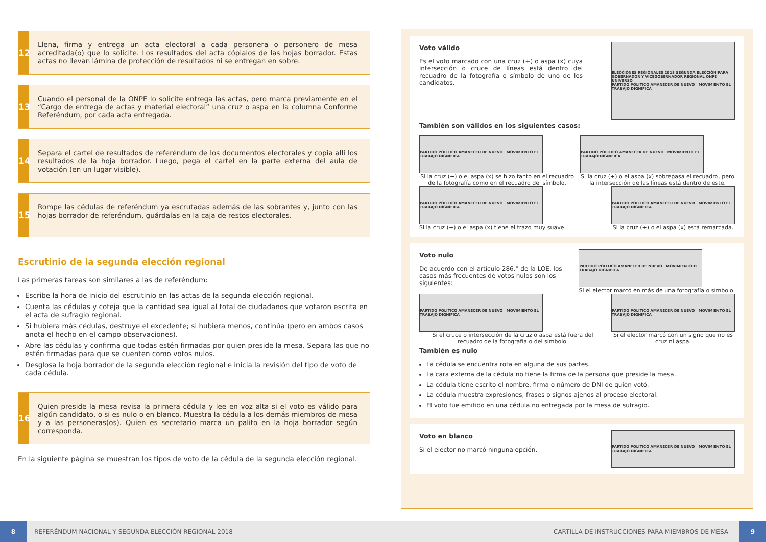12
Llena, firma y entrega un acta electoral a cada personera o personero de mesa acreditada(o) que lo solicite. Los resultados del acta cópialos de las hojas borrador. Estas actas no llevan lámina de protección de resultados ni se entregan en sobre.
13
Cuando el personal de la ONPE lo solicite entrega las actas, pero marca previamente en el “Cargo de entrega de actas y material electoral” una cruz o aspa en la columna Conforme Referéndum, por cada acta entregada.
14
Separa el cartel de resultados de referéndum de los documentos electorales y copia allí los resultados de la hoja borrador. Luego, pega el cartel en la parte externa del aula de votación (en un lugar visible).
15
Rompe las cédulas de referéndum ya escrutadas además de las sobrantes y, junto con las hojas borrador de referéndum, guárdalas en la caja de restos electorales.
Escrutinio de la segunda elección regional
Las primeras tareas son similares a las de referéndum:
Escribe la hora de inicio del escrutinio en las actas de la segunda elección regional.
Cuenta las cédulas y coteja que la cantidad sea igual al total de ciudadanos que votaron escrita en el acta de sufragio regional.
Si hubiera más cédulas, destruye el excedente; si hubiera menos, continúa (pero en ambos casos anota el hecho en el campo observaciones).
Abre las cédulas y confirma que todas estén firmadas por quien preside la mesa. Separa las que no estén firmadas para que se cuenten como votos nulos.
Desglosa la hoja borrador de la segunda elección regional e inicia la revisión del tipo de voto de cada cédula.
16
Quien preside la mesa revisa la primera cédula y lee en voz alta si el voto es válido para algún candidato, o si es nulo o en blanco. Muestra la cédula a los demás miembros de mesa y a las personeras(os). Quien es secretario marca un palito en la hoja borrador según corresponda.
En la siguiente página se muestran los tipos de voto de la cédula de la segunda elección regional.
Voto válido
Es el voto marcado con una cruz (+) o aspa (x) cuya intersección o cruce de líneas está dentro del recuadro de la fotografía o símbolo de uno de los candidatos.
ELECCIONES REGIONALES 2018 SEGUNDA ELECCIÓN PARA GOBERNADOR Y VICEGOBERNADOR REGIONAL ONPE
UNIVERSO
PARTIDO POLITICO AMANECER DE NUEVO MOVIMIENTO EL TRABAJO DIGNIFICA
También son válidos en los siguientes casos:
PARTIDO POLITICO AMANECER DE NUEVO MOVIMIENTO EL TRABAJO DIGNIFICA
Si la cruz (+) o el aspa (x) se hizo tanto en el recuadro de la fotografía como en el recuadro del símbolo.
PARTIDO POLITICO AMANECER DE NUEVO MOVIMIENTO EL TRABAJO DIGNIFICA
Si la cruz (+) o el aspa (x) sobrepasa el recuadro, pero la intersección de las líneas está dentro de este.
PARTIDO POLITICO AMANECER DE NUEVO MOVIMIENTO EL TRABAJO DIGNIFICA
Si la cruz (+) o el aspa (x) tiene el trazo muy suave.
PARTIDO POLITICO AMANECER DE NUEVO MOVIMIENTO EL TRABAJO DIGNIFICA
Si la cruz (+) o el aspa (x) está remarcada.
Voto nulo
De acuerdo con el artículo 286.° de la LOE, los casos más frecuentes de votos nulos son los siguientes:
PARTIDO POLITICO AMANECER DE NUEVO MOVIMIENTO EL TRABAJO DIGNIFICA
Si el elector marcó en más de una fotografía o símbolo.
PARTIDO POLITICO AMANECER DE NUEVO MOVIMIENTO EL TRABAJO DIGNIFICA
Si el cruce o intersección de la cruz o aspa está fuera del recuadro de la fotografía o del símbolo.
PARTIDO POLITICO AMANECER DE NUEVO MOVIMIENTO EL TRABAJO DIGNIFICA
Si el elector marcó con un signo que no es cruz ni aspa.
También es nulo
La cédula se encuentra rota en alguna de sus partes.
La cara externa de la cédula no tiene la firma de la persona que preside la mesa.
La cédula tiene escrito el nombre, firma o número de DNI de quien votó.
La cédula muestra expresiones, frases o signos ajenos al proceso electoral.
El voto fue emitido en una cédula no entregada por la mesa de sufragio.
Voto en blanco
Si el elector no marcó ninguna opción.
PARTIDO POLITICO AMANECER DE NUEVO MOVIMIENTO EL TRABAJO DIGNIFICA
8
REFERÉNDUM NACIONAL Y SEGUNDA ELECCIÓN REGIONAL 2018
CARTILLA DE INSTRUCCIONES PARA MIEMBROS DE MESA
9